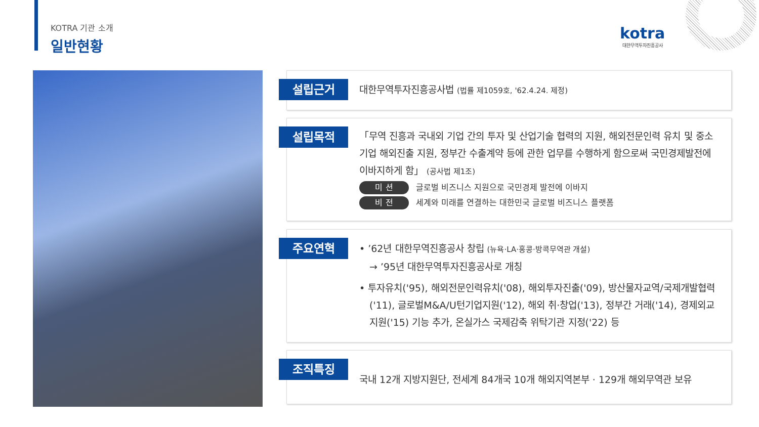KOTRA 기관 소개
일반현황
kotra
대한무역투자진흥공사
설립근거
대한무역투자진흥공사법 (법률 제1059호, '62.4.24. 제정)
설립목적
「무역 진흥과 국내외 기업 간의 투자 및 산업기술 협력의 지원, 해외전문인력 유치 및 중소기업 해외진출 지원, 정부간 수출계약 등에 관한 업무를 수행하게 함으로써 국민경제발전에 이바지하게 함」 (공사법 제1조)
미 션 글로벌 비즈니스 지원으로 국민경제 발전에 이바지
비 전 세계와 미래를 연결하는 대한민국 글로벌 비즈니스 플랫폼
주요연혁
• ’62년 대한무역진흥공사 창립 (뉴욕·LA·홍콩·방콕무역관 개설)
→ ’95년 대한무역투자진흥공사로 개칭
• 투자유치('95), 해외전문인력유치('08), 해외투자진출('09), 방산물자교역/국제개발협력('11), 글로벌M&A/U턴기업지원('12), 해외 취·창업('13), 정부간 거래('14), 경제외교지원('15) 기능 추가, 온실가스 국제감축 위탁기관 지정('22) 등
조직특징
국내 12개 지방지원단, 전세계 84개국 10개 해외지역본부 · 129개 해외무역관 보유